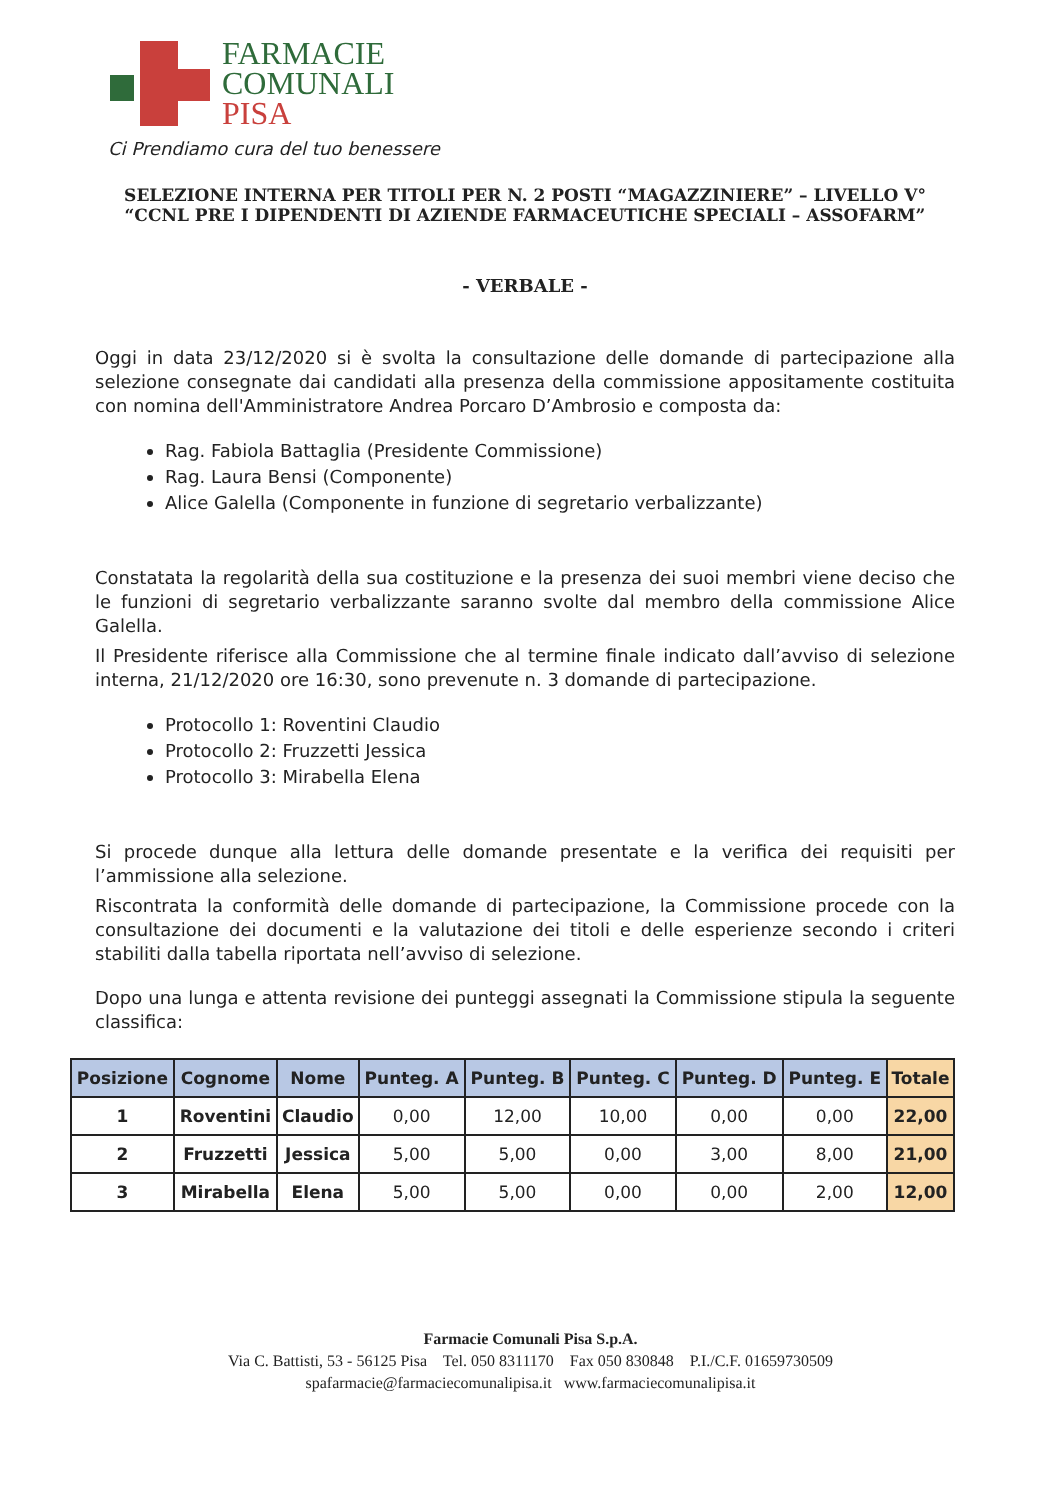FARMACIE
COMUNALI
PISA
Ci Prendiamo cura del tuo benessere
SELEZIONE INTERNA PER TITOLI PER N. 2 POSTI “MAGAZZINIERE” – LIVELLO V° “CCNL PRE I DIPENDENTI DI AZIENDE FARMACEUTICHE SPECIALI – ASSOFARM”
- VERBALE -
Oggi in data 23/12/2020 si è svolta la consultazione delle domande di partecipazione alla selezione consegnate dai candidati alla presenza della commissione appositamente costituita con nomina dell'Amministratore Andrea Porcaro D’Ambrosio e composta da:
Rag. Fabiola Battaglia (Presidente Commissione)
Rag. Laura Bensi (Componente)
Alice Galella (Componente in funzione di segretario verbalizzante)
Constatata la regolarità della sua costituzione e la presenza dei suoi membri viene deciso che le funzioni di segretario verbalizzante saranno svolte dal membro della commissione Alice Galella.
Il Presidente riferisce alla Commissione che al termine finale indicato dall’avviso di selezione interna, 21/12/2020 ore 16:30, sono prevenute n. 3 domande di partecipazione.
Protocollo 1: Roventini Claudio
Protocollo 2: Fruzzetti Jessica
Protocollo 3: Mirabella Elena
Si procede dunque alla lettura delle domande presentate e la verifica dei requisiti per l’ammissione alla selezione.
Riscontrata la conformità delle domande di partecipazione, la Commissione procede con la consultazione dei documenti e la valutazione dei titoli e delle esperienze secondo i criteri stabiliti dalla tabella riportata nell’avviso di selezione.
Dopo una lunga e attenta revisione dei punteggi assegnati la Commissione stipula la seguente classifica:
| Posizione | Cognome | Nome | Punteg. A | Punteg. B | Punteg. C | Punteg. D | Punteg. E | Totale |
| --- | --- | --- | --- | --- | --- | --- | --- | --- |
| 1 | Roventini | Claudio | 0,00 | 12,00 | 10,00 | 0,00 | 0,00 | 22,00 |
| 2 | Fruzzetti | Jessica | 5,00 | 5,00 | 0,00 | 3,00 | 8,00 | 21,00 |
| 3 | Mirabella | Elena | 5,00 | 5,00 | 0,00 | 0,00 | 2,00 | 12,00 |
Farmacie Comunali Pisa S.p.A.
Via C. Battisti, 53 - 56125 Pisa Tel. 050 8311170 Fax 050 830848 P.I./C.F. 01659730509
spafarmacie@farmaciecomunalipisa.it www.farmaciecomunalipisa.it